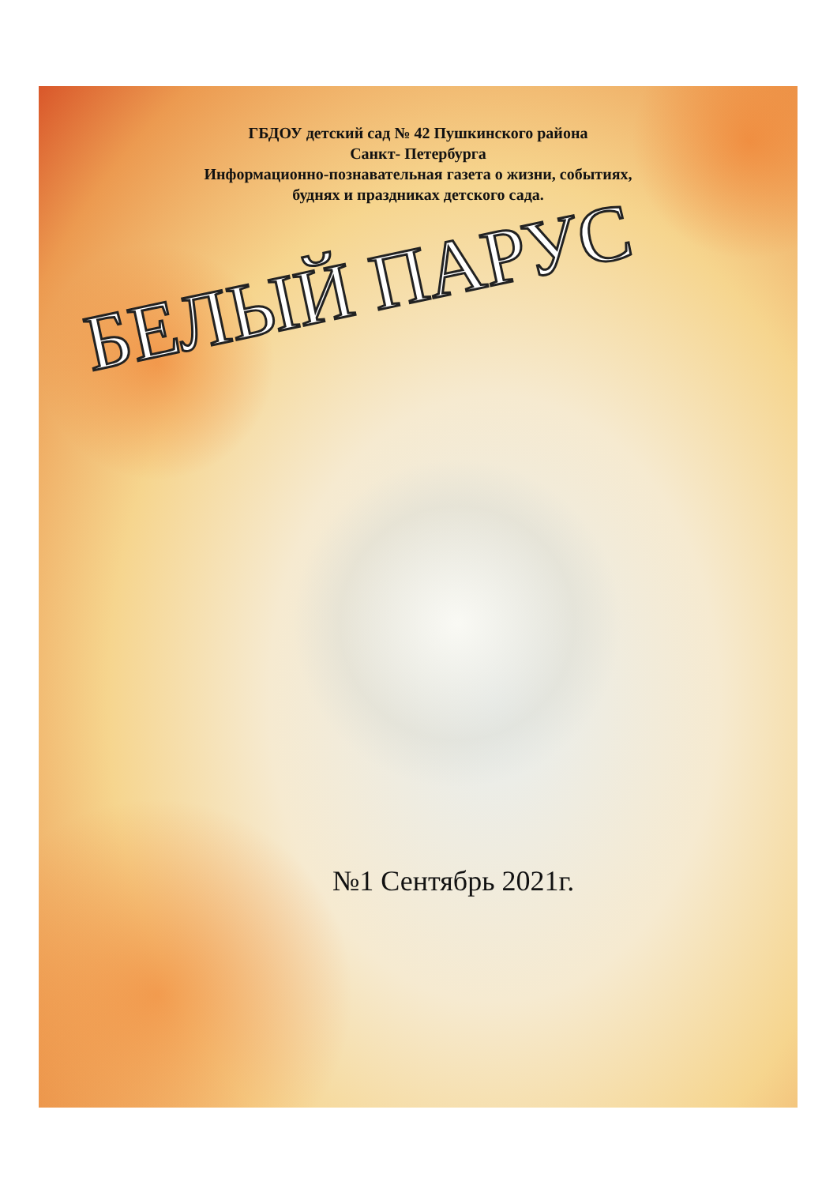ГБДОУ детский сад № 42 Пушкинского района
Санкт- Петербурга
Информационно-познавательная газета о жизни, событиях,
буднях и праздниках детского сада.
БЕЛЫЙ ПАРУС
№1 Сентябрь 2021г.